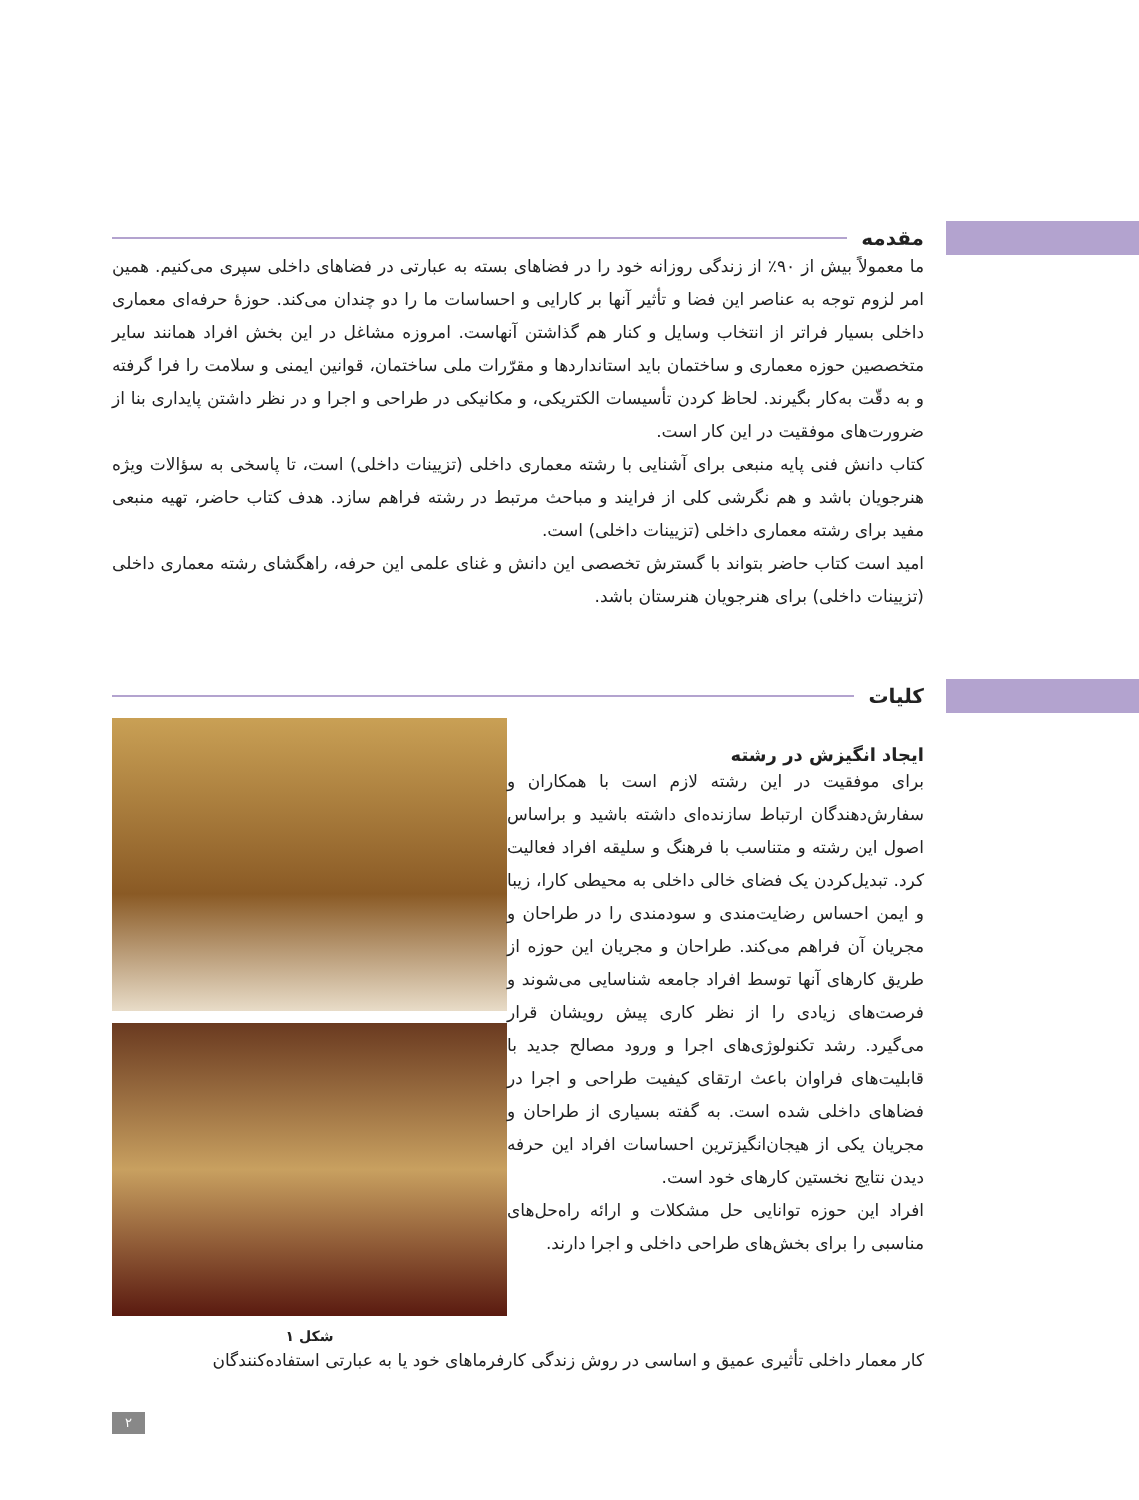مقدمه
ما معمولاً بیش از ٩٠٪ از زندگی روزانه خود را در فضاهای بسته به عبارتی در فضاهای داخلی سپری می‌کنیم. همین امر لزوم توجه به عناصر این فضا و تأثیر آنها بر کارایی و احساسات ما را دو چندان می‌کند. حوزهٔ حرفه‌ای معماری داخلی بسیار فراتر از انتخاب وسایل و کنار هم گذاشتن آنهاست. امروزه مشاغل در این بخش افراد همانند سایر متخصصین حوزه معماری و ساختمان باید استانداردها و مقرّرات ملی ساختمان، قوانین ایمنی و سلامت را فرا گرفته و به دقّت به‌کار بگیرند. لحاظ کردن تأسیسات الکتریکی، و مکانیکی در طراحی و اجرا و در نظر داشتن پایداری بنا از ضرورت‌های موفقیت در این کار است.
کتاب دانش فنی پایه منبعی برای آشنایی با رشته معماری داخلی (تزیینات داخلی) است، تا پاسخی به سؤالات ویژه هنرجویان باشد و هم نگرشی کلی از فرایند و مباحث مرتبط در رشته فراهم سازد. هدف کتاب حاضر، تهیه منبعی مفید برای رشته معماری داخلی (تزیینات داخلی) است.
امید است کتاب حاضر بتواند با گسترش تخصصی این دانش و غنای علمی این حرفه، راهگشای رشته معماری داخلی (تزیینات داخلی) برای هنرجویان هنرستان باشد.
کلیات
شکل ۱
ایجاد انگیزش در رشته
برای موفقیت در این رشته لازم است با همکاران و سفارش‌دهندگان ارتباط سازنده‌ای داشته باشید و براساس اصول این رشته و متناسب با فرهنگ و سلیقه افراد فعالیت کرد. تبدیل‌کردن یک فضای خالی داخلی به محیطی کارا، زیبا و ایمن احساس رضایت‌مندی و سودمندی را در طراحان و مجریان آن فراهم می‌کند. طراحان و مجریان این حوزه از طریق کارهای آنها توسط افراد جامعه شناسایی می‌شوند و فرصت‌های زیادی را از نظر کاری پیش رویشان قرار می‌گیرد. رشد تکنولوژی‌های اجرا و ورود مصالح جدید با قابلیت‌های فراوان باعث ارتقای کیفیت طراحی و اجرا در فضاهای داخلی شده است. به گفته بسیاری از طراحان و مجریان یکی از هیجان‌انگیزترین احساسات افراد این حرفه دیدن نتایج نخستین کارهای خود است.
افراد این حوزه توانایی حل مشکلات و ارائه راه‌حل‌های مناسبی را برای بخش‌های طراحی داخلی و اجرا دارند.
کار معمار داخلی تأثیری عمیق و اساسی در روش زندگی کارفرماهای خود یا به عبارتی استفاده‌کنندگان
۲